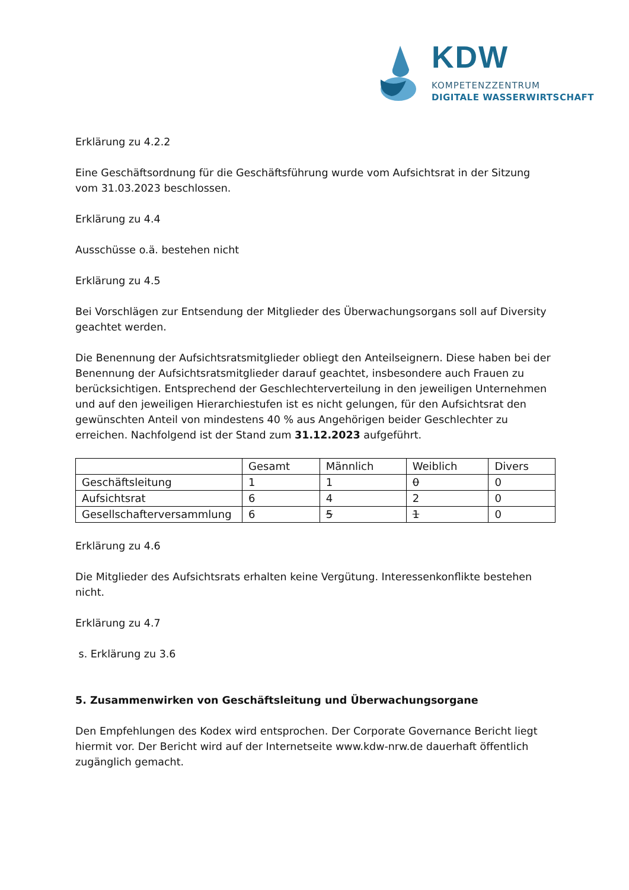KDW
KOMPETENZZENTRUM
DIGITALE WASSERWIRTSCHAFT
Erklärung zu 4.2.2
Eine Geschäftsordnung für die Geschäftsführung wurde vom Aufsichtsrat in der Sitzung vom 31.03.2023 beschlossen.
Erklärung zu 4.4
Ausschüsse o.ä. bestehen nicht
Erklärung zu 4.5
Bei Vorschlägen zur Entsendung der Mitglieder des Überwachungsorgans soll auf Diversity geachtet werden.
Die Benennung der Aufsichtsratsmitglieder obliegt den Anteilseignern. Diese haben bei der Benennung der Aufsichtsratsmitglieder darauf geachtet, insbesondere auch Frauen zu berücksichtigen. Entsprechend der Geschlechterverteilung in den jeweiligen Unternehmen und auf den jeweiligen Hierarchiestufen ist es nicht gelungen, für den Aufsichtsrat den gewünschten Anteil von mindestens 40 % aus Angehörigen beider Geschlechter zu erreichen. Nachfolgend ist der Stand zum 31.12.2023 aufgeführt.
| | Gesamt | Männlich | Weiblich | Divers |
| Geschäftsleitung | 1 | 1 | 0 | 0 |
| Aufsichtsrat | 6 | 4 | 2 | 0 |
| Gesellschafterversammlung | 6 | 5 | 1 | 0 |
Erklärung zu 4.6
Die Mitglieder des Aufsichtsrats erhalten keine Vergütung. Interessenkonflikte bestehen nicht.
Erklärung zu 4.7
s. Erklärung zu 3.6
5. Zusammenwirken von Geschäftsleitung und Überwachungsorgane
Den Empfehlungen des Kodex wird entsprochen. Der Corporate Governance Bericht liegt hiermit vor. Der Bericht wird auf der Internetseite www.kdw-nrw.de dauerhaft öffentlich zugänglich gemacht.